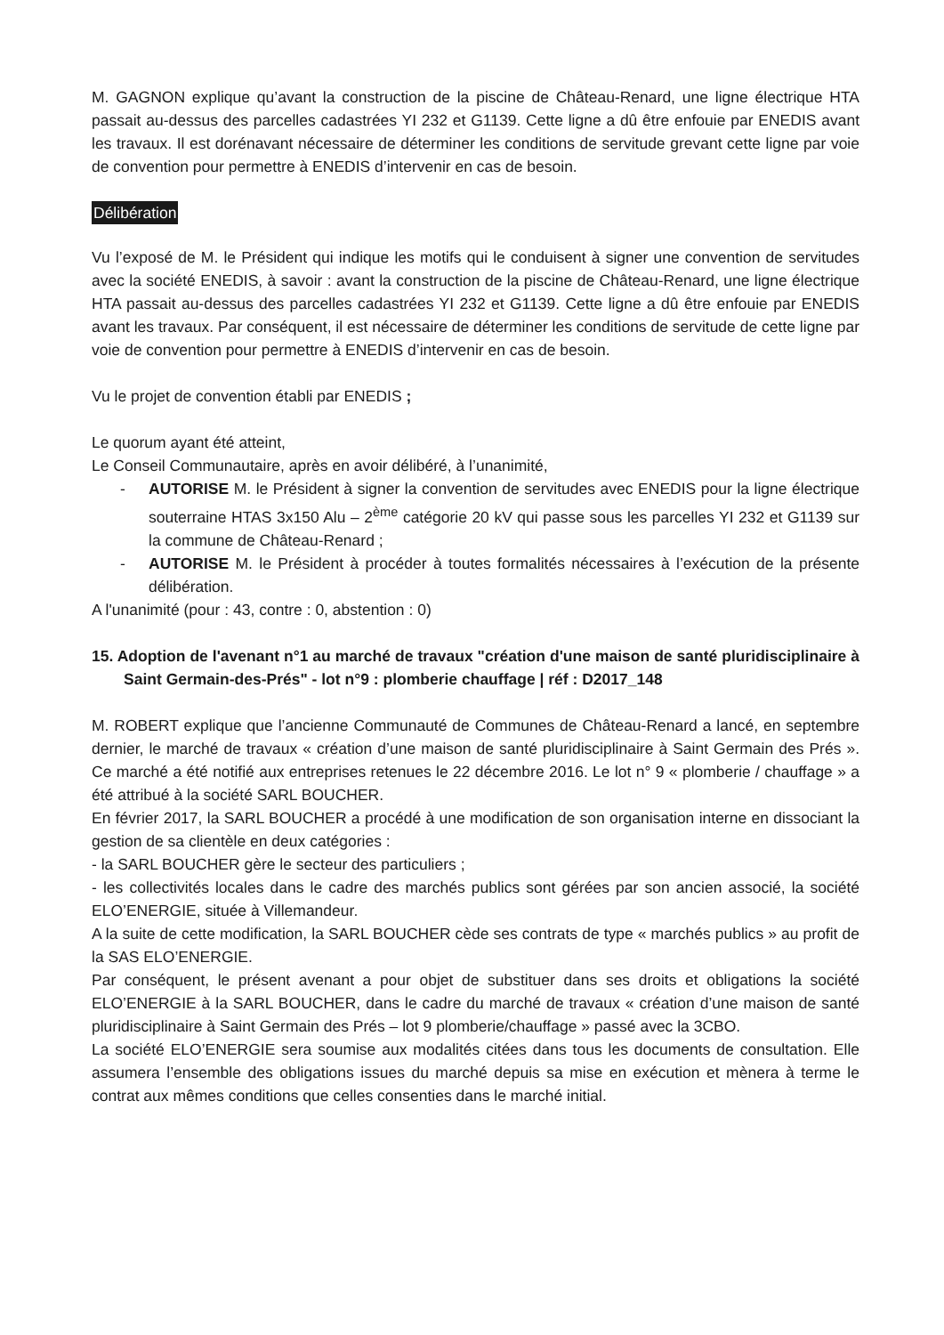M. GAGNON explique qu’avant la construction de la piscine de Château-Renard, une ligne électrique HTA passait au-dessus des parcelles cadastrées YI 232 et G1139. Cette ligne a dû être enfouie par ENEDIS avant les travaux. Il est dorénavant nécessaire de déterminer les conditions de servitude grevant cette ligne par voie de convention pour permettre à ENEDIS d’intervenir en cas de besoin.
Délibération
Vu l’exposé de M. le Président qui indique les motifs qui le conduisent à signer une convention de servitudes avec la société ENEDIS, à savoir : avant la construction de la piscine de Château-Renard, une ligne électrique HTA passait au-dessus des parcelles cadastrées YI 232 et G1139. Cette ligne a dû être enfouie par ENEDIS avant les travaux. Par conséquent, il est nécessaire de déterminer les conditions de servitude de cette ligne par voie de convention pour permettre à ENEDIS d’intervenir en cas de besoin.
Vu le projet de convention établi par ENEDIS ;
Le quorum ayant été atteint,
Le Conseil Communautaire, après en avoir délibéré, à l’unanimité,
- AUTORISE M. le Président à signer la convention de servitudes avec ENEDIS pour la ligne électrique souterraine HTAS 3x150 Alu – 2<sup>ème</sup> catégorie 20 kV qui passe sous les parcelles YI 232 et G1139 sur la commune de Château-Renard ;
- AUTORISE M. le Président à procéder à toutes formalités nécessaires à l’exécution de la présente délibération.
A l'unanimité (pour : 43, contre : 0, abstention : 0)
15. Adoption de l'avenant n°1 au marché de travaux "création d'une maison de santé pluridisciplinaire à Saint Germain-des-Prés" - lot n°9 : plomberie chauffage | réf : D2017_148
M. ROBERT explique que l’ancienne Communauté de Communes de Château-Renard a lancé, en septembre dernier, le marché de travaux « création d’une maison de santé pluridisciplinaire à Saint Germain des Prés ». Ce marché a été notifié aux entreprises retenues le 22 décembre 2016. Le lot n° 9 « plomberie / chauffage » a été attribué à la société SARL BOUCHER.
En février 2017, la SARL BOUCHER a procédé à une modification de son organisation interne en dissociant la gestion de sa clientèle en deux catégories :
- la SARL BOUCHER gère le secteur des particuliers ;
- les collectivités locales dans le cadre des marchés publics sont gérées par son ancien associé, la société ELO’ENERGIE, située à Villemandeur.
A la suite de cette modification, la SARL BOUCHER cède ses contrats de type « marchés publics » au profit de la SAS ELO’ENERGIE.
Par conséquent, le présent avenant a pour objet de substituer dans ses droits et obligations la société ELO’ENERGIE à la SARL BOUCHER, dans le cadre du marché de travaux « création d’une maison de santé pluridisciplinaire à Saint Germain des Prés – lot 9 plomberie/chauffage » passé avec la 3CBO.
La société ELO’ENERGIE sera soumise aux modalités citées dans tous les documents de consultation. Elle assumera l’ensemble des obligations issues du marché depuis sa mise en exécution et mènera à terme le contrat aux mêmes conditions que celles consenties dans le marché initial.